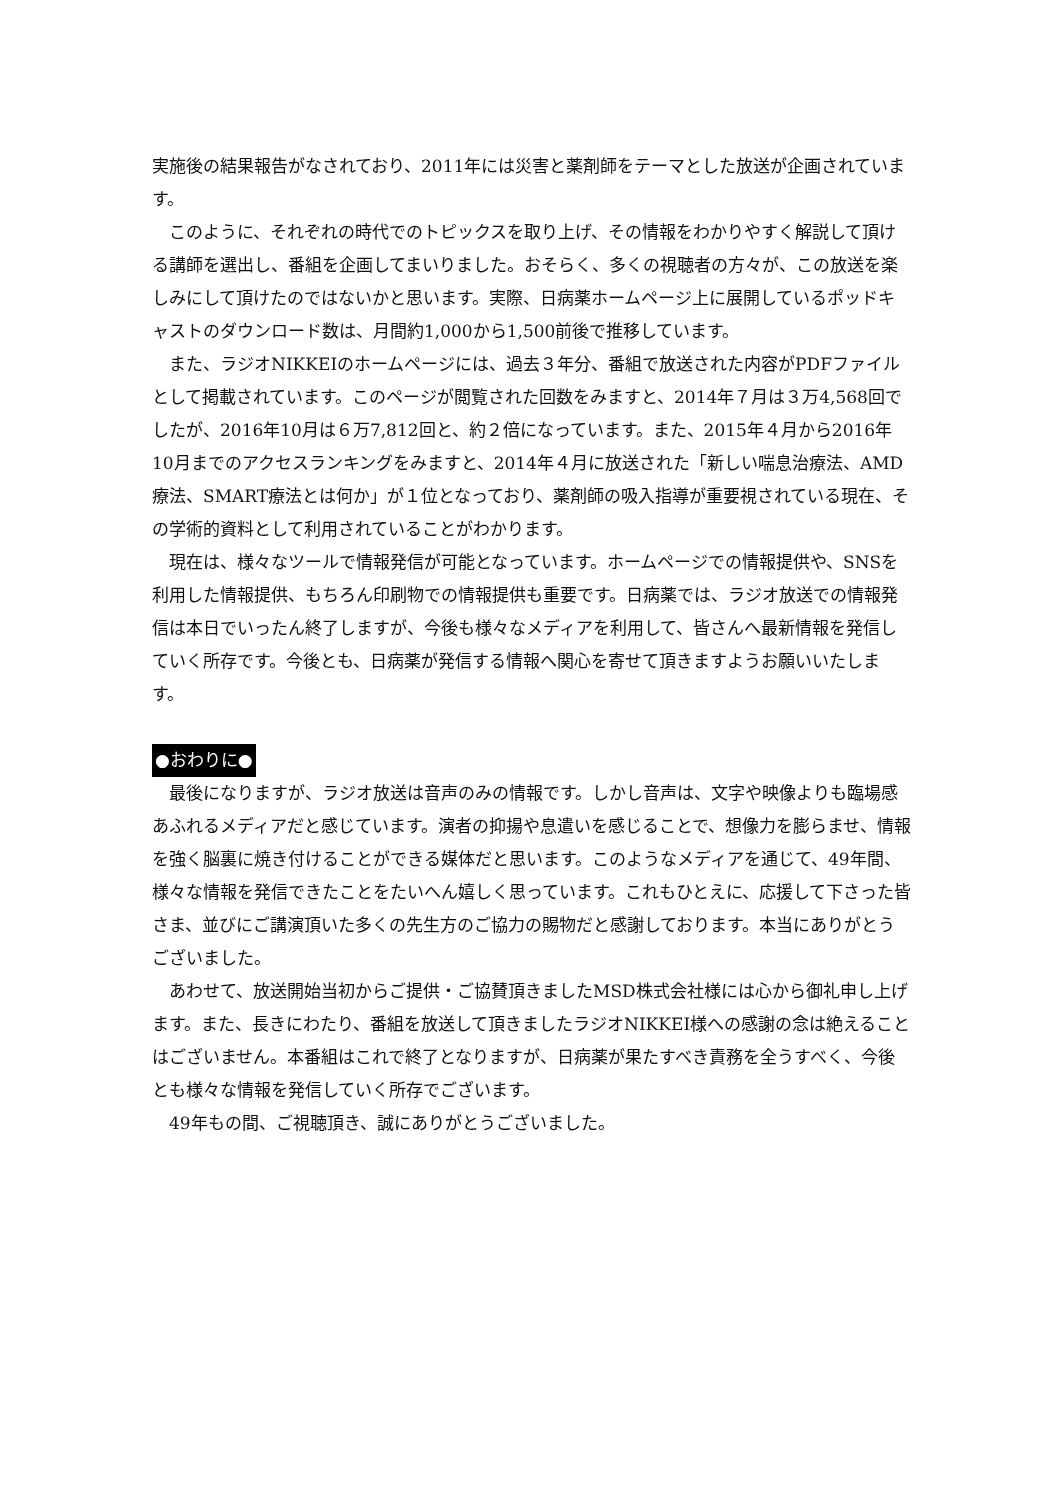実施後の結果報告がなされており、2011年には災害と薬剤師をテーマとした放送が企画されています。
このように、それぞれの時代でのトピックスを取り上げ、その情報をわかりやすく解説して頂ける講師を選出し、番組を企画してまいりました。おそらく、多くの視聴者の方々が、この放送を楽しみにして頂けたのではないかと思います。実際、日病薬ホームページ上に展開しているポッドキャストのダウンロード数は、月間約1,000から1,500前後で推移しています。
また、ラジオNIKKEIのホームページには、過去３年分、番組で放送された内容がPDFファイルとして掲載されています。このページが閲覧された回数をみますと、2014年７月は３万4,568回でしたが、2016年10月は６万7,812回と、約２倍になっています。また、2015年４月から2016年10月までのアクセスランキングをみますと、2014年４月に放送された「新しい喘息治療法、AMD療法、SMART療法とは何か」が１位となっており、薬剤師の吸入指導が重要視されている現在、その学術的資料として利用されていることがわかります。
現在は、様々なツールで情報発信が可能となっています。ホームページでの情報提供や、SNSを利用した情報提供、もちろん印刷物での情報提供も重要です。日病薬では、ラジオ放送での情報発信は本日でいったん終了しますが、今後も様々なメディアを利用して、皆さんへ最新情報を発信していく所存です。今後とも、日病薬が発信する情報へ関心を寄せて頂きますようお願いいたします。
●おわりに●
最後になりますが、ラジオ放送は音声のみの情報です。しかし音声は、文字や映像よりも臨場感あふれるメディアだと感じています。演者の抑揚や息遣いを感じることで、想像力を膨らませ、情報を強く脳裏に焼き付けることができる媒体だと思います。このようなメディアを通じて、49年間、様々な情報を発信できたことをたいへん嬉しく思っています。これもひとえに、応援して下さった皆さま、並びにご講演頂いた多くの先生方のご協力の賜物だと感謝しております。本当にありがとうございました。
あわせて、放送開始当初からご提供・ご協賛頂きましたMSD株式会社様には心から御礼申し上げます。また、長きにわたり、番組を放送して頂きましたラジオNIKKEI様への感謝の念は絶えることはございません。本番組はこれで終了となりますが、日病薬が果たすべき責務を全うすべく、今後とも様々な情報を発信していく所存でございます。
49年もの間、ご視聴頂き、誠にありがとうございました。